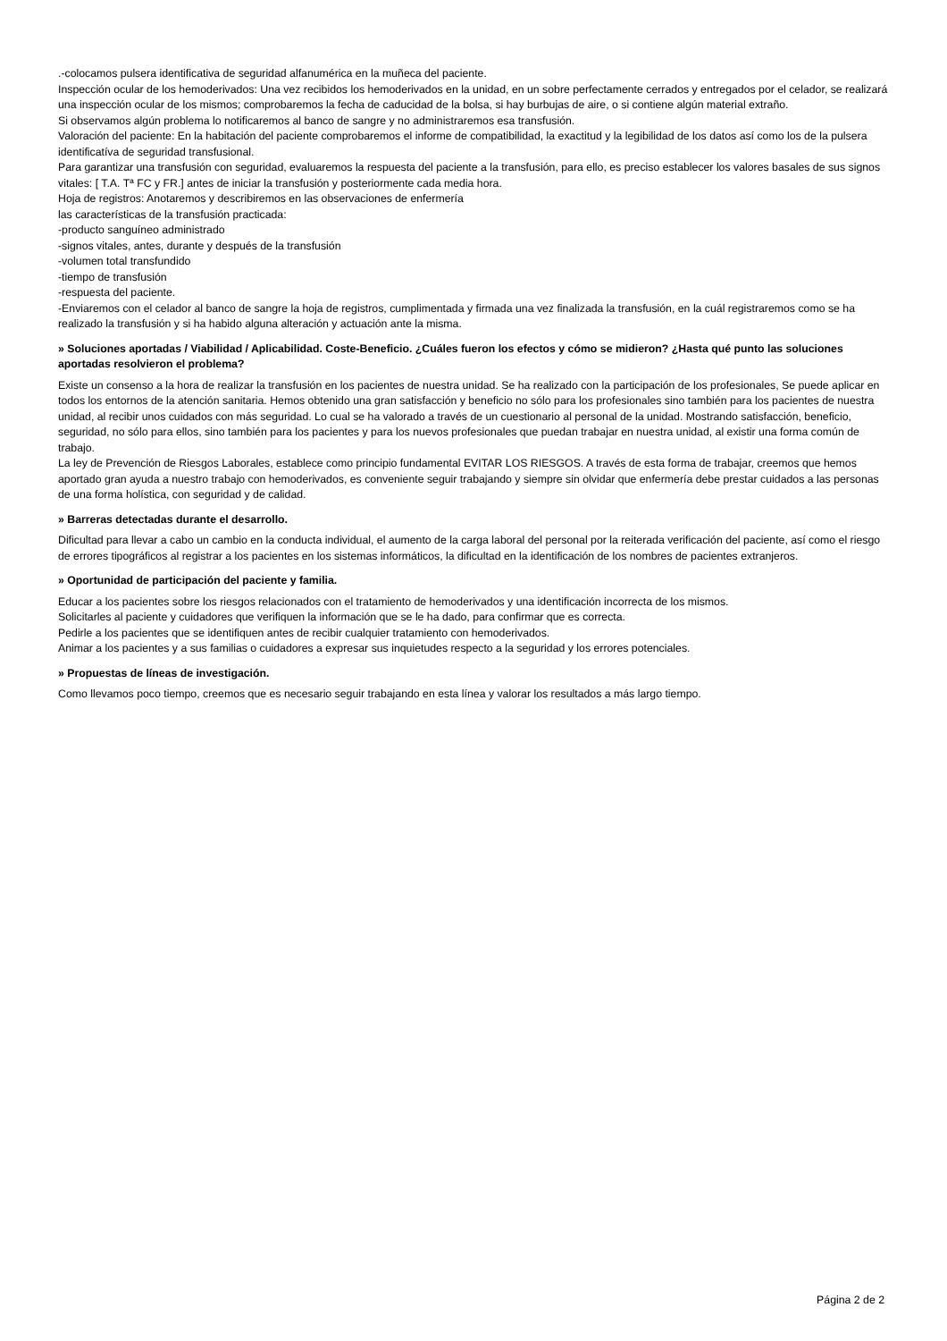.-colocamos pulsera identificativa de seguridad alfanumérica en la muñeca del paciente.
Inspección ocular de los hemoderivados: Una vez recibidos los hemoderivados en la unidad, en un sobre perfectamente cerrados y entregados por el celador, se realizará una inspección ocular de los mismos; comprobaremos la fecha de caducidad de la bolsa, si hay burbujas de aire, o si contiene algún material extraño.
Si observamos algún problema lo notificaremos al banco de sangre y no administraremos esa transfusión.
Valoración del paciente: En la habitación del paciente comprobaremos el informe de compatibilidad, la exactitud y la legibilidad de los datos así como los de la pulsera identificatíva de seguridad transfusional.
Para garantizar una transfusión con seguridad, evaluaremos la respuesta del paciente a la transfusión, para ello, es preciso establecer los valores basales de sus signos vitales: [ T.A. Tª FC y FR.] antes de iniciar la transfusión y posteriormente cada media hora.
Hoja de registros: Anotaremos y describiremos en las observaciones de enfermería
las características de la transfusión practicada:
-producto sanguíneo administrado
-signos vitales, antes, durante y después de la transfusión
-volumen total transfundido
-tiempo de transfusión
-respuesta del paciente.
-Enviaremos con el celador al banco de sangre la hoja de registros, cumplimentada y firmada una vez finalizada la transfusión, en la cuál registraremos como se ha realizado la transfusión y si ha habido alguna alteración y actuación ante la misma.
» Soluciones aportadas / Viabilidad / Aplicabilidad. Coste-Beneficio. ¿Cuáles fueron los efectos y cómo se midieron? ¿Hasta qué punto las soluciones aportadas resolvieron el problema?
Existe un consenso a la hora de realizar la transfusión en los pacientes de nuestra unidad. Se ha realizado con la participación de los profesionales, Se puede aplicar en todos los entornos de la atención sanitaria. Hemos obtenido una gran satisfacción y beneficio no sólo para los profesionales sino también para los pacientes de nuestra unidad, al recibir unos cuidados con más seguridad. Lo cual se ha valorado a través de un cuestionario al personal de la unidad. Mostrando satisfacción, beneficio, seguridad, no sólo para ellos, sino también para los pacientes y para los nuevos profesionales que puedan trabajar en nuestra unidad, al existir una forma común de trabajo.
La ley de Prevención de Riesgos Laborales, establece como principio fundamental EVITAR LOS RIESGOS. A través de esta forma de trabajar, creemos que hemos aportado gran ayuda a nuestro trabajo con hemoderivados, es conveniente seguir trabajando y siempre sin olvidar que enfermería debe prestar cuidados a las personas de una forma holística, con seguridad y de calidad.
» Barreras detectadas durante el desarrollo.
Dificultad para llevar a cabo un cambio en la conducta individual, el aumento de la carga laboral del personal por la reiterada verificación del paciente, así como el riesgo de errores tipográficos al registrar a los pacientes en los sistemas informáticos, la dificultad en la identificación de los nombres de pacientes extranjeros.
» Oportunidad de participación del paciente y familia.
Educar a los pacientes sobre los riesgos relacionados con el tratamiento de hemoderivados y una identificación incorrecta de los mismos.
Solicitarles al paciente y cuidadores que verifiquen la información que se le ha dado, para confirmar que es correcta.
Pedirle a los pacientes que se identifiquen antes de recibir cualquier tratamiento con hemoderivados.
Animar a los pacientes y a sus familias o cuidadores a expresar sus inquietudes respecto a la seguridad y los errores potenciales.
» Propuestas de líneas de investigación.
Como llevamos poco tiempo, creemos que es necesario seguir trabajando en esta línea y valorar los resultados a más largo tiempo.
Página 2 de 2